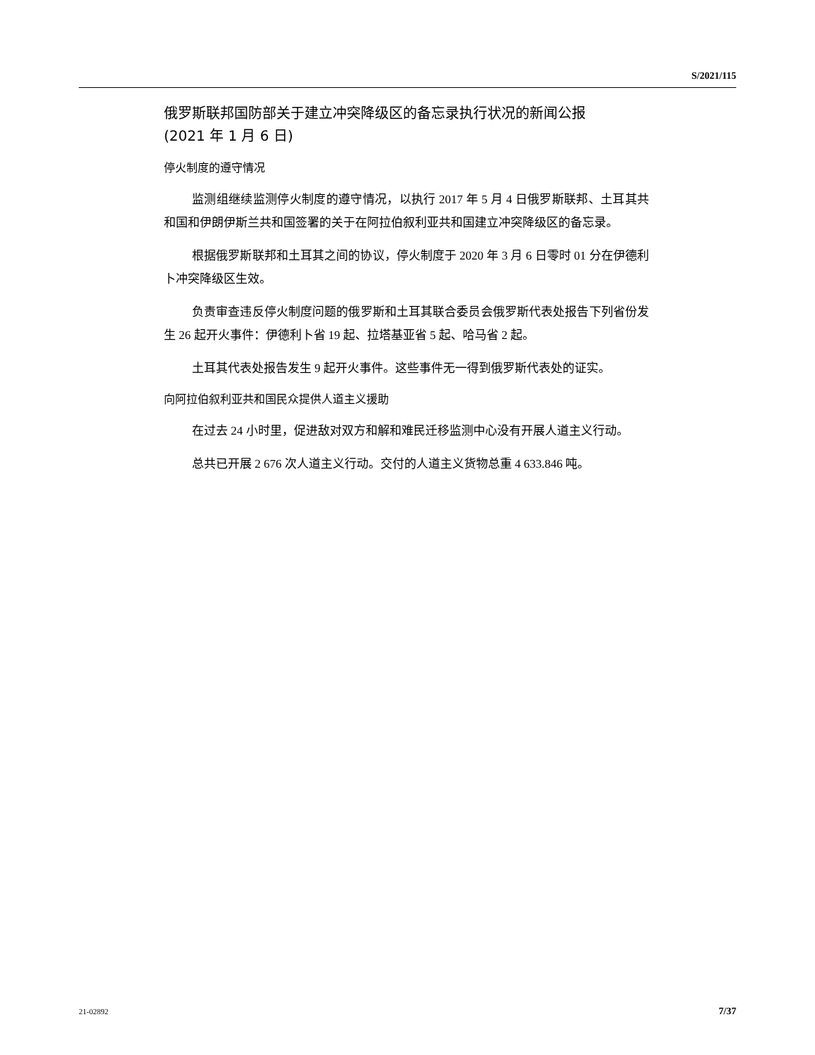S/2021/115
俄罗斯联邦国防部关于建立冲突降级区的备忘录执行状况的新闻公报
(2021 年 1 月 6 日)
停火制度的遵守情况
监测组继续监测停火制度的遵守情况，以执行 2017 年 5 月 4 日俄罗斯联邦、土耳其共和国和伊朗伊斯兰共和国签署的关于在阿拉伯叙利亚共和国建立冲突降级区的备忘录。
根据俄罗斯联邦和土耳其之间的协议，停火制度于 2020 年 3 月 6 日零时 01 分在伊德利卜冲突降级区生效。
负责审查违反停火制度问题的俄罗斯和土耳其联合委员会俄罗斯代表处报告下列省份发生 26 起开火事件：伊德利卜省 19 起、拉塔基亚省 5 起、哈马省 2 起。
土耳其代表处报告发生 9 起开火事件。这些事件无一得到俄罗斯代表处的证实。
向阿拉伯叙利亚共和国民众提供人道主义援助
在过去 24 小时里，促进敌对双方和解和难民迁移监测中心没有开展人道主义行动。
总共已开展 2 676 次人道主义行动。交付的人道主义货物总重 4 633.846 吨。
21-02892 7/37